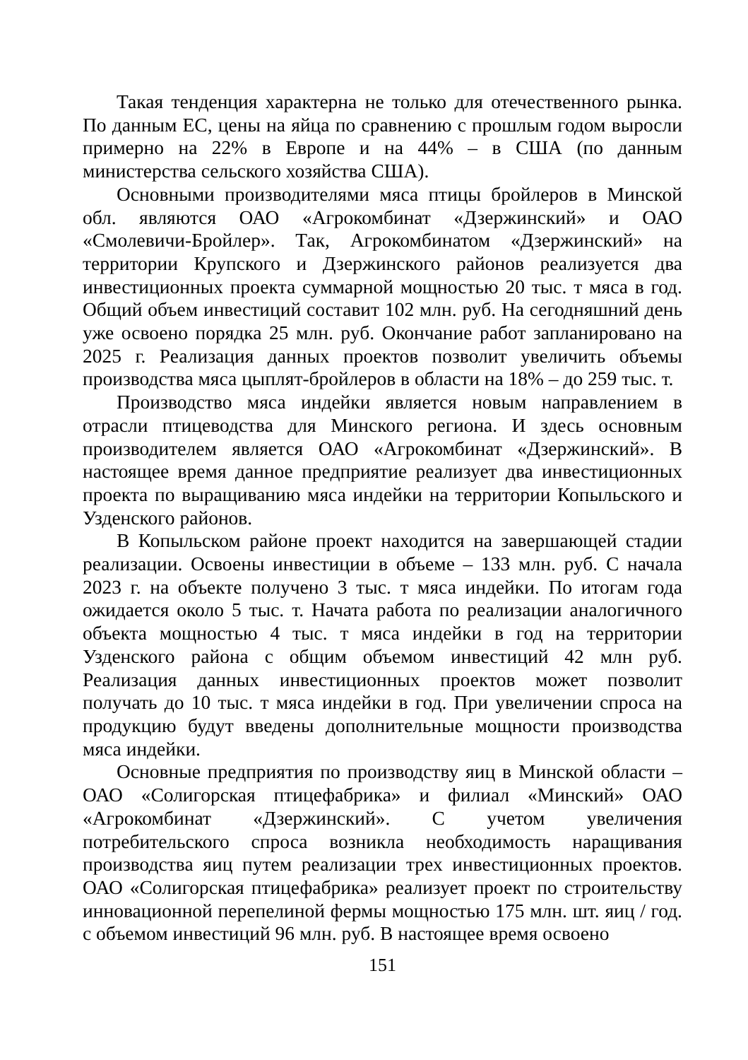Такая тенденция характерна не только для отечественного рынка. По данным ЕС, цены на яйца по сравнению с прошлым годом выросли примерно на 22% в Европе и на 44% – в США (по данным министерства сельского хозяйства США).
Основными производителями мяса птицы бройлеров в Минской обл. являются ОАО «Агрокомбинат «Дзержинский» и ОАО «Смолевичи-Бройлер». Так, Агрокомбинатом «Дзержинский» на территории Крупского и Дзержинского районов реализуется два инвестиционных проекта суммарной мощностью 20 тыс. т мяса в год. Общий объем инвестиций составит 102 млн. руб. На сегодняшний день уже освоено порядка 25 млн. руб. Окончание работ запланировано на 2025 г. Реализация данных проектов позволит увеличить объемы производства мяса цыплят-бройлеров в области на 18% – до 259 тыс. т.
Производство мяса индейки является новым направлением в отрасли птицеводства для Минского региона. И здесь основным производителем является ОАО «Агрокомбинат «Дзержинский». В настоящее время данное предприятие реализует два инвестиционных проекта по выращиванию мяса индейки на территории Копыльского и Узденского районов.
В Копыльском районе проект находится на завершающей стадии реализации. Освоены инвестиции в объеме – 133 млн. руб. С начала 2023 г. на объекте получено 3 тыс. т мяса индейки. По итогам года ожидается около 5 тыс. т. Начата работа по реализации аналогичного объекта мощностью 4 тыс. т мяса индейки в год на территории Узденского района с общим объемом инвестиций 42 млн руб. Реализация данных инвестиционных проектов может позволит получать до 10 тыс. т мяса индейки в год. При увеличении спроса на продукцию будут введены дополнительные мощности производства мяса индейки.
Основные предприятия по производству яиц в Минской области – ОАО «Солигорская птицефабрика» и филиал «Минский» ОАО «Агрокомбинат «Дзержинский». С учетом увеличения потребительского спроса возникла необходимость наращивания производства яиц путем реализации трех инвестиционных проектов. ОАО «Солигорская птицефабрика» реализует проект по строительству инновационной перепелиной фермы мощностью 175 млн. шт. яиц / год. с объемом инвестиций 96 млн. руб. В настоящее время освоено
151